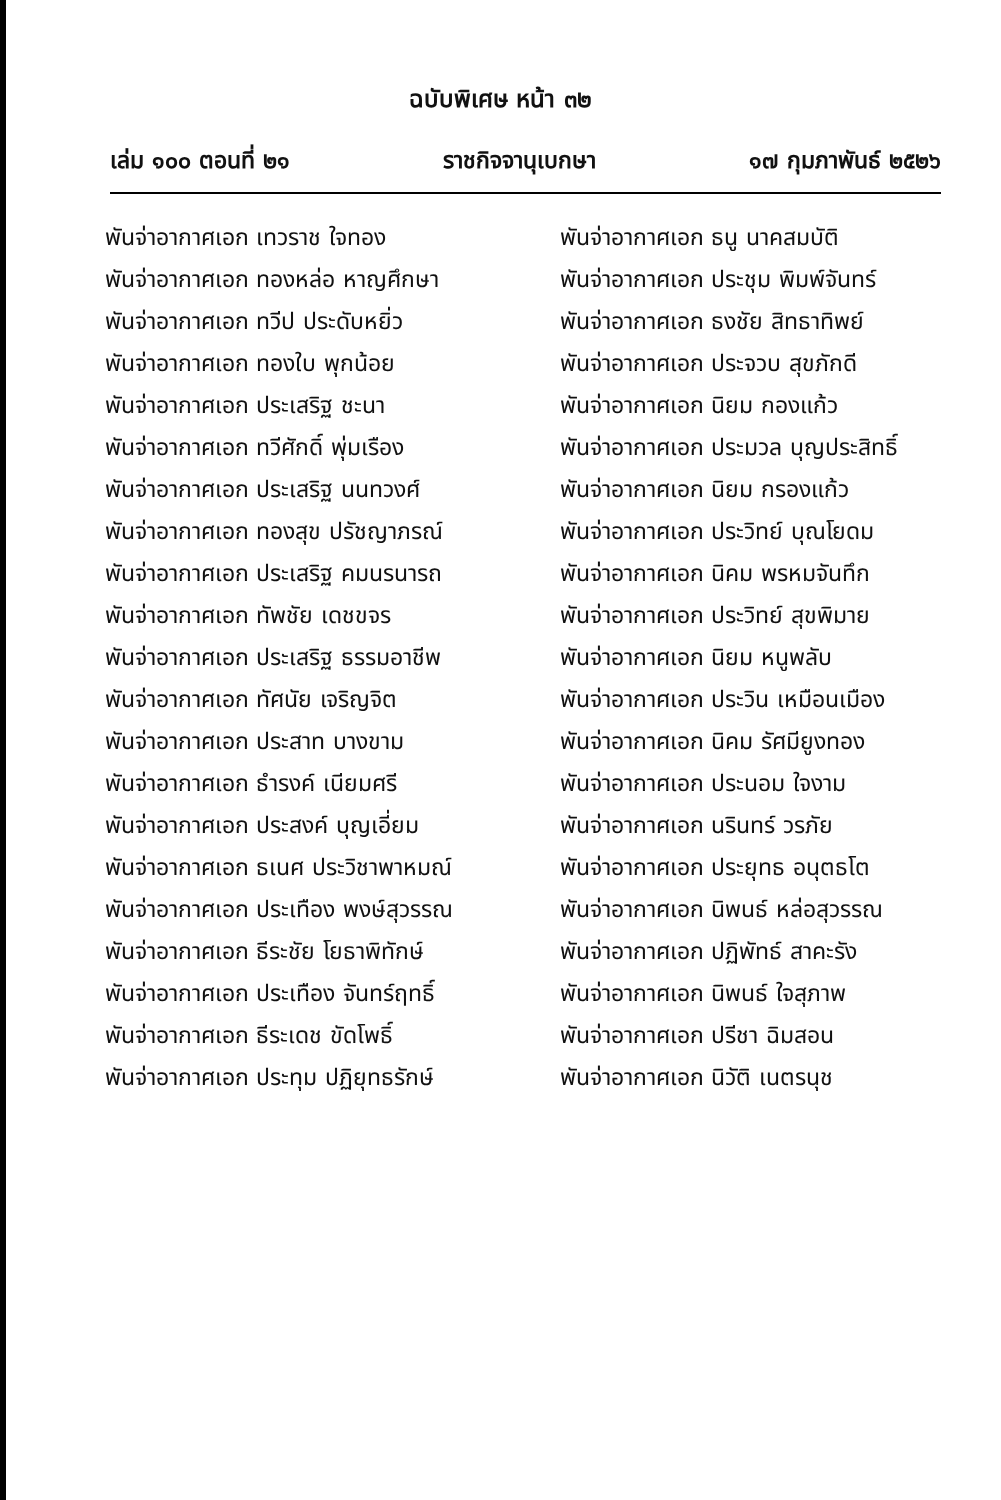ฉบับพิเศษ หน้า ๓๒
เล่ม ๑๐๐ ตอนที่ ๒๑ ราชกิจจานุเบกษา ๑๗ กุมภาพันธ์ ๒๕๒๖
พันจ่าอากาศเอก เทวราช ใจทอง
พันจ่าอากาศเอก ธนู นาคสมบัติ
พันจ่าอากาศเอก ทองหล่อ หาญศึกษา
พันจ่าอากาศเอก ประชุม พิมพ์จันทร์
พันจ่าอากาศเอก ทวีป ประดับหยิ่ว
พันจ่าอากาศเอก ธงชัย สิทธาทิพย์
พันจ่าอากาศเอก ทองใบ พุกน้อย
พันจ่าอากาศเอก ประจวบ สุขภักดี
พันจ่าอากาศเอก ประเสริฐ ชะนา
พันจ่าอากาศเอก นิยม กองแก้ว
พันจ่าอากาศเอก ทวีศักดิ์ พุ่มเรือง
พันจ่าอากาศเอก ประมวล บุญประสิทธิ์
พันจ่าอากาศเอก ประเสริฐ นนทวงศ์
พันจ่าอากาศเอก นิยม กรองแก้ว
พันจ่าอากาศเอก ทองสุข ปรัชญาภรณ์
พันจ่าอากาศเอก ประวิทย์ บุณโยดม
พันจ่าอากาศเอก ประเสริฐ คมนรนารถ
พันจ่าอากาศเอก นิคม พรหมจันทึก
พันจ่าอากาศเอก ทัพชัย เดชขจร
พันจ่าอากาศเอก ประวิทย์ สุขพิมาย
พันจ่าอากาศเอก ประเสริฐ ธรรมอาชีพ
พันจ่าอากาศเอก นิยม หนูพลับ
พันจ่าอากาศเอก ทัศนัย เจริญจิต
พันจ่าอากาศเอก ประวิน เหมือนเมือง
พันจ่าอากาศเอก ประสาท บางขาม
พันจ่าอากาศเอก นิคม รัศมียูงทอง
พันจ่าอากาศเอก ธำรงค์ เนียมศรี
พันจ่าอากาศเอก ประนอม ใจงาม
พันจ่าอากาศเอก ประสงค์ บุญเอี่ยม
พันจ่าอากาศเอก นรินทร์ วรภัย
พันจ่าอากาศเอก ธเนศ ประวิชาพาหมณ์
พันจ่าอากาศเอก ประยุทธ อนุตธโต
พันจ่าอากาศเอก ประเทือง พงษ์สุวรรณ
พันจ่าอากาศเอก นิพนธ์ หล่อสุวรรณ
พันจ่าอากาศเอก ธีระชัย โยธาพิทักษ์
พันจ่าอากาศเอก ปฏิพัทธ์ สาคะรัง
พันจ่าอากาศเอก ประเทือง จันทร์ฤทธิ์
พันจ่าอากาศเอก นิพนธ์ ใจสุภาพ
พันจ่าอากาศเอก ธีระเดช ขัดโพธิ์
พันจ่าอากาศเอก ปรีชา ฉิมสอน
พันจ่าอากาศเอก ประทุม ปฏิยุทธรักษ์
พันจ่าอากาศเอก นิวัติ เนตรนุช